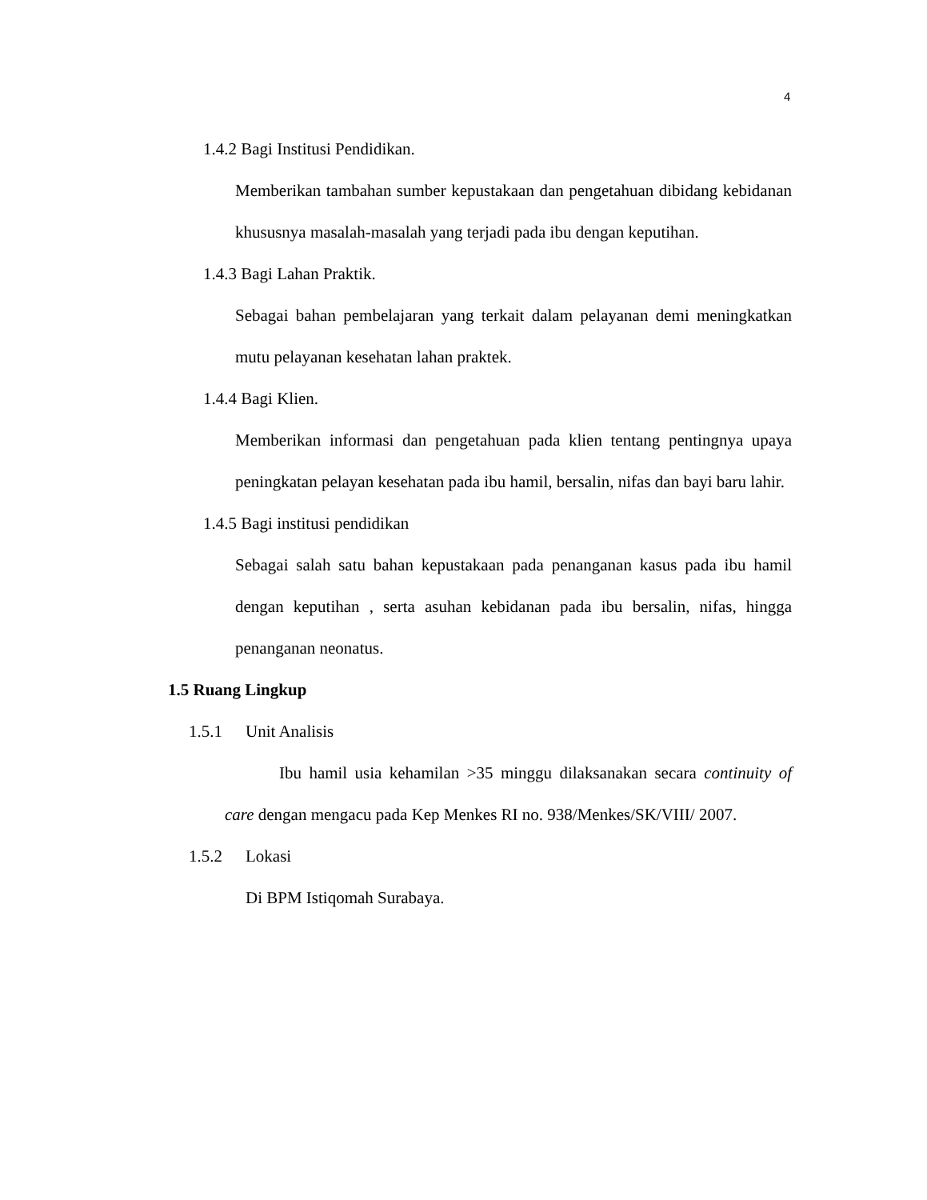4
1.4.2 Bagi Institusi Pendidikan.
Memberikan tambahan sumber kepustakaan dan pengetahuan dibidang kebidanan khususnya masalah-masalah yang terjadi pada ibu dengan keputihan.
1.4.3 Bagi Lahan Praktik.
Sebagai bahan pembelajaran yang terkait dalam pelayanan demi meningkatkan mutu pelayanan kesehatan lahan praktek.
1.4.4 Bagi Klien.
Memberikan informasi dan pengetahuan pada klien tentang pentingnya upaya peningkatan pelayan kesehatan pada ibu hamil, bersalin, nifas dan bayi baru lahir.
1.4.5 Bagi institusi pendidikan
Sebagai salah satu bahan kepustakaan pada penanganan kasus pada ibu hamil dengan keputihan , serta asuhan kebidanan pada ibu bersalin, nifas, hingga penanganan neonatus.
1.5 Ruang Lingkup
1.5.1 Unit Analisis
Ibu hamil usia kehamilan >35 minggu dilaksanakan secara continuity of care dengan mengacu pada Kep Menkes RI no. 938/Menkes/SK/VIII/ 2007.
1.5.2 Lokasi
Di BPM Istiqomah Surabaya.